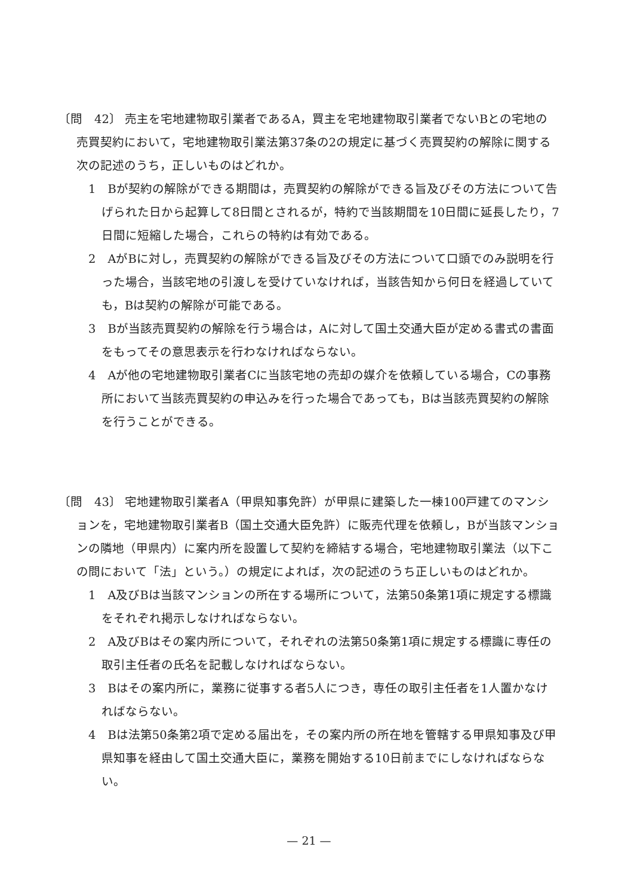〔問　42〕 売主を宅地建物取引業者であるA，買主を宅地建物取引業者でないBとの宅地の売買契約において，宅地建物取引業法第37条の2の規定に基づく売買契約の解除に関する次の記述のうち，正しいものはどれか。
1　Bが契約の解除ができる期間は，売買契約の解除ができる旨及びその方法について告げられた日から起算して8日間とされるが，特約で当該期間を10日間に延長したり，7日間に短縮した場合，これらの特約は有効である。
2　AがBに対し，売買契約の解除ができる旨及びその方法について口頭でのみ説明を行った場合，当該宅地の引渡しを受けていなければ，当該告知から何日を経過していても，Bは契約の解除が可能である。
3　Bが当該売買契約の解除を行う場合は，Aに対して国土交通大臣が定める書式の書面をもってその意思表示を行わなければならない。
4　Aが他の宅地建物取引業者Cに当該宅地の売却の媒介を依頼している場合，Cの事務所において当該売買契約の申込みを行った場合であっても，Bは当該売買契約の解除を行うことができる。
〔問　43〕 宅地建物取引業者A（甲県知事免許）が甲県に建築した一棟100戸建てのマンションを，宅地建物取引業者B（国土交通大臣免許）に販売代理を依頼し，Bが当該マンションの隣地（甲県内）に案内所を設置して契約を締結する場合，宅地建物取引業法（以下この問において「法」という。）の規定によれば，次の記述のうち正しいものはどれか。
1　A及びBは当該マンションの所在する場所について，法第50条第1項に規定する標識をそれぞれ掲示しなければならない。
2　A及びBはその案内所について，それぞれの法第50条第1項に規定する標識に専任の取引主任者の氏名を記載しなければならない。
3　Bはその案内所に，業務に従事する者5人につき，専任の取引主任者を1人置かなければならない。
4　Bは法第50条第2項で定める届出を，その案内所の所在地を管轄する甲県知事及び甲県知事を経由して国土交通大臣に，業務を開始する10日前までにしなければならない。
— 21 —